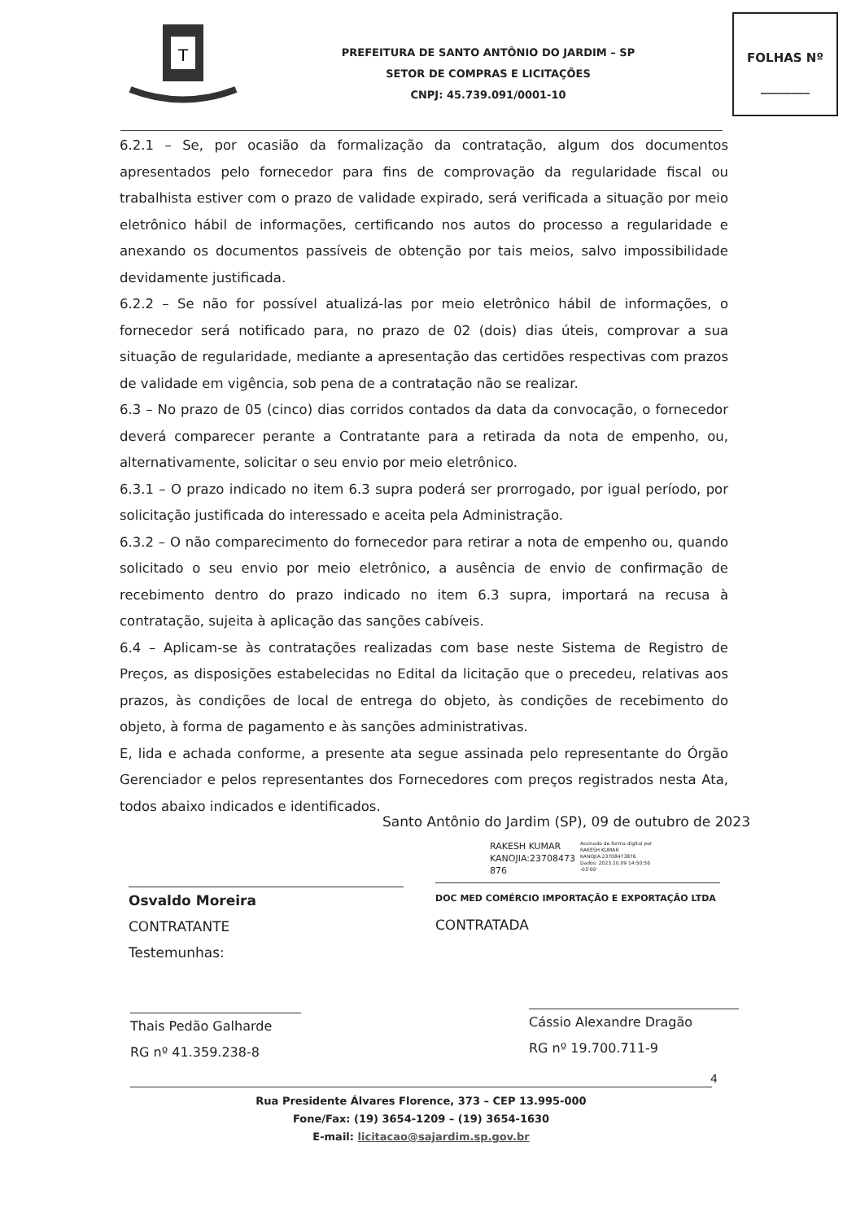T
PREFEITURA DE SANTO ANTÔNIO DO JARDIM – SP
SETOR DE COMPRAS E LICITAÇÕES
CNPJ: 45.739.091/0001-10
FOLHAS Nº
________
6.2.1 – Se, por ocasião da formalização da contratação, algum dos documentos apresentados pelo fornecedor para fins de comprovação da regularidade fiscal ou trabalhista estiver com o prazo de validade expirado, será verificada a situação por meio eletrônico hábil de informações, certificando nos autos do processo a regularidade e anexando os documentos passíveis de obtenção por tais meios, salvo impossibilidade devidamente justificada.
6.2.2 – Se não for possível atualizá-las por meio eletrônico hábil de informações, o fornecedor será notificado para, no prazo de 02 (dois) dias úteis, comprovar a sua situação de regularidade, mediante a apresentação das certidões respectivas com prazos de validade em vigência, sob pena de a contratação não se realizar.
6.3 – No prazo de 05 (cinco) dias corridos contados da data da convocação, o fornecedor deverá comparecer perante a Contratante para a retirada da nota de empenho, ou, alternativamente, solicitar o seu envio por meio eletrônico.
6.3.1 – O prazo indicado no item 6.3 supra poderá ser prorrogado, por igual período, por solicitação justificada do interessado e aceita pela Administração.
6.3.2 – O não comparecimento do fornecedor para retirar a nota de empenho ou, quando solicitado o seu envio por meio eletrônico, a ausência de envio de confirmação de recebimento dentro do prazo indicado no item 6.3 supra, importará na recusa à contratação, sujeita à aplicação das sanções cabíveis.
6.4 – Aplicam-se às contratações realizadas com base neste Sistema de Registro de Preços, as disposições estabelecidas no Edital da licitação que o precedeu, relativas aos prazos, às condições de local de entrega do objeto, às condições de recebimento do objeto, à forma de pagamento e às sanções administrativas.
E, lida e achada conforme, a presente ata segue assinada pelo representante do Órgão Gerenciador e pelos representantes dos Fornecedores com preços registrados nesta Ata, todos abaixo indicados e identificados.
Santo Antônio do Jardim (SP), 09 de outubro de 2023
RAKESH KUMAR
KANOJIA:23708473
876
Assinado de forma digital por
RAKESH KUMAR
KANOJIA:23708473876
Dados: 2023.10.09 14:50:56
-03'00'
Osvaldo Moreira
CONTRATANTE
Testemunhas:
DOC MED COMÉRCIO IMPORTAÇÃO E EXPORTAÇÃO LTDA
CONTRATADA
Thais Pedão Galharde
RG nº 41.359.238-8
Cássio Alexandre Dragão
RG nº 19.700.711-9
4
Rua Presidente Álvares Florence, 373 – CEP 13.995-000
Fone/Fax: (19) 3654-1209 – (19) 3654-1630
E-mail: licitacao@sajardim.sp.gov.br